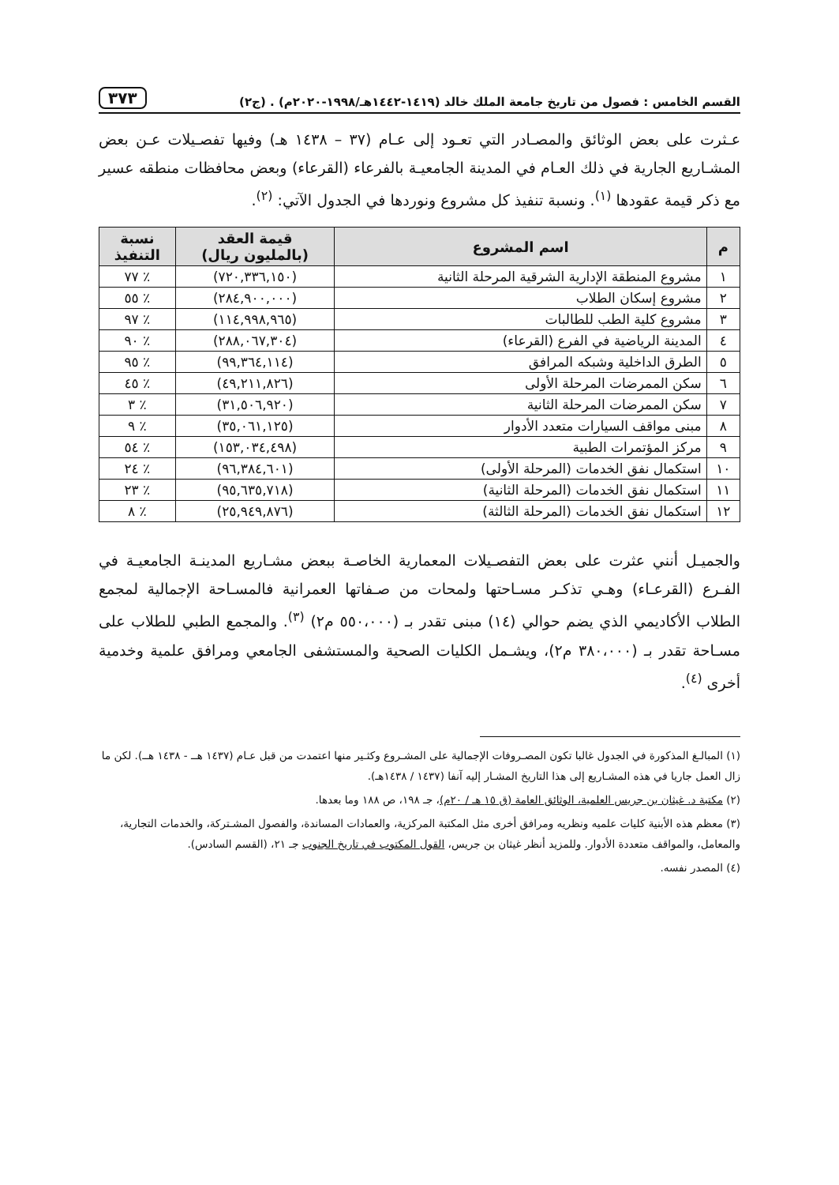القسم الخامس : فصول من تاريخ جامعة الملك خالد (١٤١٩-١٤٤٢هـ/١٩٩٨-٢٠٢٠م) . (ج٢) ٣٧٣
عـثرت على بعض الوثائق والمصـادر التي تعـود إلى عـام (٣٧ – ١٤٣٨ هـ) وفيها تفصـيلات عـن بعض المشـاريع الجارية في ذلك العـام في المدينة الجامعيـة بالفرعاء (القرعاء) وبعض محافظات منطقه عسير مع ذكر قيمة عقودها <sup>(١)</sup>. ونسبة تنفيذ كل مشروع ونوردها في الجدول الآتي: <sup>(٢)</sup>.
| م | اسم المشروع | قيمة العقد (بالمليون ريال) | نسبة التنفيذ |
| --- | --- | --- | --- |
| ١ | مشروع المنطقة الإدارية الشرقية المرحلة الثانية | (٧٢٠,٣٣٦,١٥٠) | ٪ ٧٧ |
| ٢ | مشروع إسكان الطلاب | (٢٨٤,٩٠٠,٠٠٠) | ٪ ٥٥ |
| ٣ | مشروع كلية الطب للطالبات | (١١٤,٩٩٨,٩٦٥) | ٪ ٩٧ |
| ٤ | المدينة الرياضية في الفرع (القرعاء) | (٢٨٨,٠٦٧,٣٠٤) | ٪ ٩٠ |
| ٥ | الطرق الداخلية وشبكه المرافق | (٩٩,٣٦٤,١١٤) | ٪ ٩٥ |
| ٦ | سكن الممرضات المرحلة الأولى | (٤٩,٢١١,٨٢٦) | ٪ ٤٥ |
| ٧ | سكن الممرضات المرحلة الثانية | (٣١,٥٠٦,٩٢٠) | ٪ ٣ |
| ٨ | مبنى مواقف السيارات متعدد الأدوار | (٣٥,٠٦١,١٢٥) | ٪ ٩ |
| ٩ | مركز المؤتمرات الطبية | (١٥٣,٠٣٤,٤٩٨) | ٪ ٥٤ |
| ١٠ | استكمال نفق الخدمات (المرحلة الأولى) | (٩٦,٣٨٤,٦٠١) | ٪ ٢٤ |
| ١١ | استكمال نفق الخدمات (المرحلة الثانية) | (٩٥,٦٣٥,٧١٨) | ٪ ٢٣ |
| ١٢ | استكمال نفق الخدمات (المرحلة الثالثة) | (٢٥,٩٤٩,٨٧٦) | ٪ ٨ |
والجميـل أنني عثرت على بعض التفصـيلات المعمارية الخاصـة ببعض مشـاريع المدينـة الجامعيـة في الفـرع (القرعـاء) وهـي تذكـر مسـاحتها ولمحات من صـفاتها العمرانية فالمسـاحة الإجمالية لمجمع الطلاب الأكاديمي الذي يضم حوالي (١٤) مبنى تقدر بـ (٥٥٠،٠٠٠ م٢) <sup>(٣)</sup>. والمجمع الطبي للطلاب على مسـاحة تقدر بـ (٣٨٠،٠٠٠ م٢)، ويشـمل الكليات الصحية والمستشفى الجامعي ومرافق علمية وخدمية أخرى <sup>(٤)</sup>.
(١) المبالـغ المذكورة في الجدول غالبا تكون المصـروفات الإجمالية على المشـروع وكثـير منها اعتمدت من قبل عـام (١٤٣٧ هــ - ١٤٣٨ هــ). لكن ما زال العمل جاريا في هذه المشـاريع إلى هذا التاريخ المشـار إليه آنفا (١٤٣٧ / ١٤٣٨هـ).
(٢) مكتبة د. غيثان بن جريس العلمية، الوثائق العامة (ق ١٥ هـ / ٢٠م)، جـ ١٩٨، ص ١٨٨ وما بعدها.
(٣) معظم هذه الأبنية كليات علميه ونظريه ومرافق أخرى مثل المكتبة المركزية، والعمادات المساندة، والفصول المشـتركة، والخدمات التجارية، والمعامل، والمواقف متعددة الأدوار. وللمزيد أنظر غيثان بن جريس، القول المكتوب في تاريخ الجنوب جـ ٢١، (القسم السادس).
(٤) المصدر نفسه.